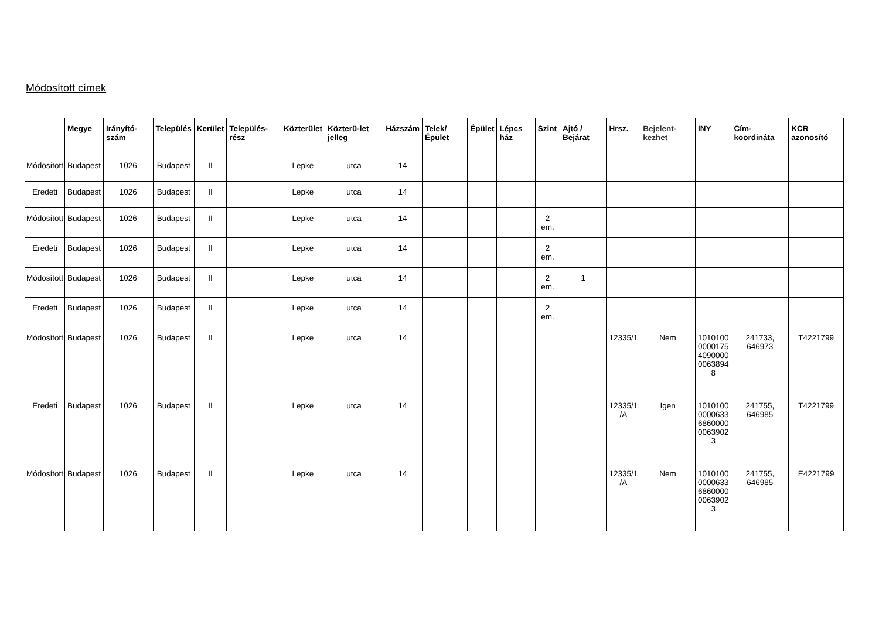Módosított címek
| | Megye | Irányító-szám | Település | Kerület | Település-rész | Közterület | Közterü-let jelleg | Házszám | Telek/ Épület | Épület | Lépcs ház | Szint | Ajtó / Bejárat | Hrsz. | Bejelent-kezhet | INY | Cím-koordináta | KCR azonosító |
| --- | --- | --- | --- | --- | --- | --- | --- | --- | --- | --- | --- | --- | --- | --- | --- | --- | --- | --- |
| Módosított | Budapest | 1026 | Budapest | II | | Lepke | utca | 14 | | | | | | | | | | |
| Eredeti | Budapest | 1026 | Budapest | II | | Lepke | utca | 14 | | | | | | | | | | |
| Módosított | Budapest | 1026 | Budapest | II | | Lepke | utca | 14 | | | | 2 em. | | | | | | |
| Eredeti | Budapest | 1026 | Budapest | II | | Lepke | utca | 14 | | | | 2 em. | | | | | | |
| Módosított | Budapest | 1026 | Budapest | II | | Lepke | utca | 14 | | | | 2 em. | 1 | | | | | |
| Eredeti | Budapest | 1026 | Budapest | II | | Lepke | utca | 14 | | | | 2 em. | | | | | | |
| Módosított | Budapest | 1026 | Budapest | II | | Lepke | utca | 14 | | | | | | 12335/1 | Nem | 1010100 0000175 4090000 0063894 8 | 241733, 646973 | T4221799 |
| Eredeti | Budapest | 1026 | Budapest | II | | Lepke | utca | 14 | | | | | | 12335/1 /A | Igen | 1010100 0000633 6860000 0063902 3 | 241755, 646985 | T4221799 |
| Módosított | Budapest | 1026 | Budapest | II | | Lepke | utca | 14 | | | | | | 12335/1 /A | Nem | 1010100 0000633 6860000 0063902 3 | 241755, 646985 | E4221799 |